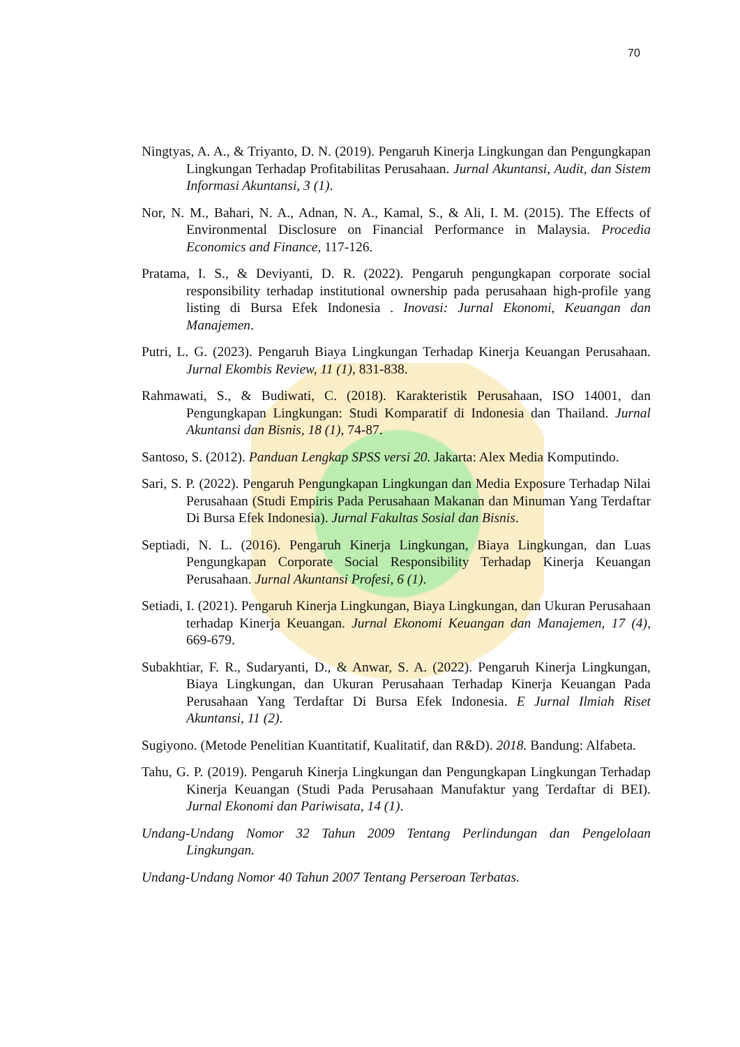70
Ningtyas, A. A., & Triyanto, D. N. (2019). Pengaruh Kinerja Lingkungan dan Pengungkapan Lingkungan Terhadap Profitabilitas Perusahaan. Jurnal Akuntansi, Audit, dan Sistem Informasi Akuntansi, 3 (1).
Nor, N. M., Bahari, N. A., Adnan, N. A., Kamal, S., & Ali, I. M. (2015). The Effects of Environmental Disclosure on Financial Performance in Malaysia. Procedia Economics and Finance, 117-126.
Pratama, I. S., & Deviyanti, D. R. (2022). Pengaruh pengungkapan corporate social responsibility terhadap institutional ownership pada perusahaan high-profile yang listing di Bursa Efek Indonesia . Inovasi: Jurnal Ekonomi, Keuangan dan Manajemen.
Putri, L. G. (2023). Pengaruh Biaya Lingkungan Terhadap Kinerja Keuangan Perusahaan. Jurnal Ekombis Review, 11 (1), 831-838.
Rahmawati, S., & Budiwati, C. (2018). Karakteristik Perusahaan, ISO 14001, dan Pengungkapan Lingkungan: Studi Komparatif di Indonesia dan Thailand. Jurnal Akuntansi dan Bisnis, 18 (1), 74-87.
Santoso, S. (2012). Panduan Lengkap SPSS versi 20. Jakarta: Alex Media Komputindo.
Sari, S. P. (2022). Pengaruh Pengungkapan Lingkungan dan Media Exposure Terhadap Nilai Perusahaan (Studi Empiris Pada Perusahaan Makanan dan Minuman Yang Terdaftar Di Bursa Efek Indonesia). Jurnal Fakultas Sosial dan Bisnis.
Septiadi, N. L. (2016). Pengaruh Kinerja Lingkungan, Biaya Lingkungan, dan Luas Pengungkapan Corporate Social Responsibility Terhadap Kinerja Keuangan Perusahaan. Jurnal Akuntansi Profesi, 6 (1).
Setiadi, I. (2021). Pengaruh Kinerja Lingkungan, Biaya Lingkungan, dan Ukuran Perusahaan terhadap Kinerja Keuangan. Jurnal Ekonomi Keuangan dan Manajemen, 17 (4), 669-679.
Subakhtiar, F. R., Sudaryanti, D., & Anwar, S. A. (2022). Pengaruh Kinerja Lingkungan, Biaya Lingkungan, dan Ukuran Perusahaan Terhadap Kinerja Keuangan Pada Perusahaan Yang Terdaftar Di Bursa Efek Indonesia. E Jurnal Ilmiah Riset Akuntansi, 11 (2).
Sugiyono. (Metode Penelitian Kuantitatif, Kualitatif, dan R&D). 2018. Bandung: Alfabeta.
Tahu, G. P. (2019). Pengaruh Kinerja Lingkungan dan Pengungkapan Lingkungan Terhadap Kinerja Keuangan (Studi Pada Perusahaan Manufaktur yang Terdaftar di BEI). Jurnal Ekonomi dan Pariwisata, 14 (1).
Undang-Undang Nomor 32 Tahun 2009 Tentang Perlindungan dan Pengelolaan Lingkungan.
Undang-Undang Nomor 40 Tahun 2007 Tentang Perseroan Terbatas.